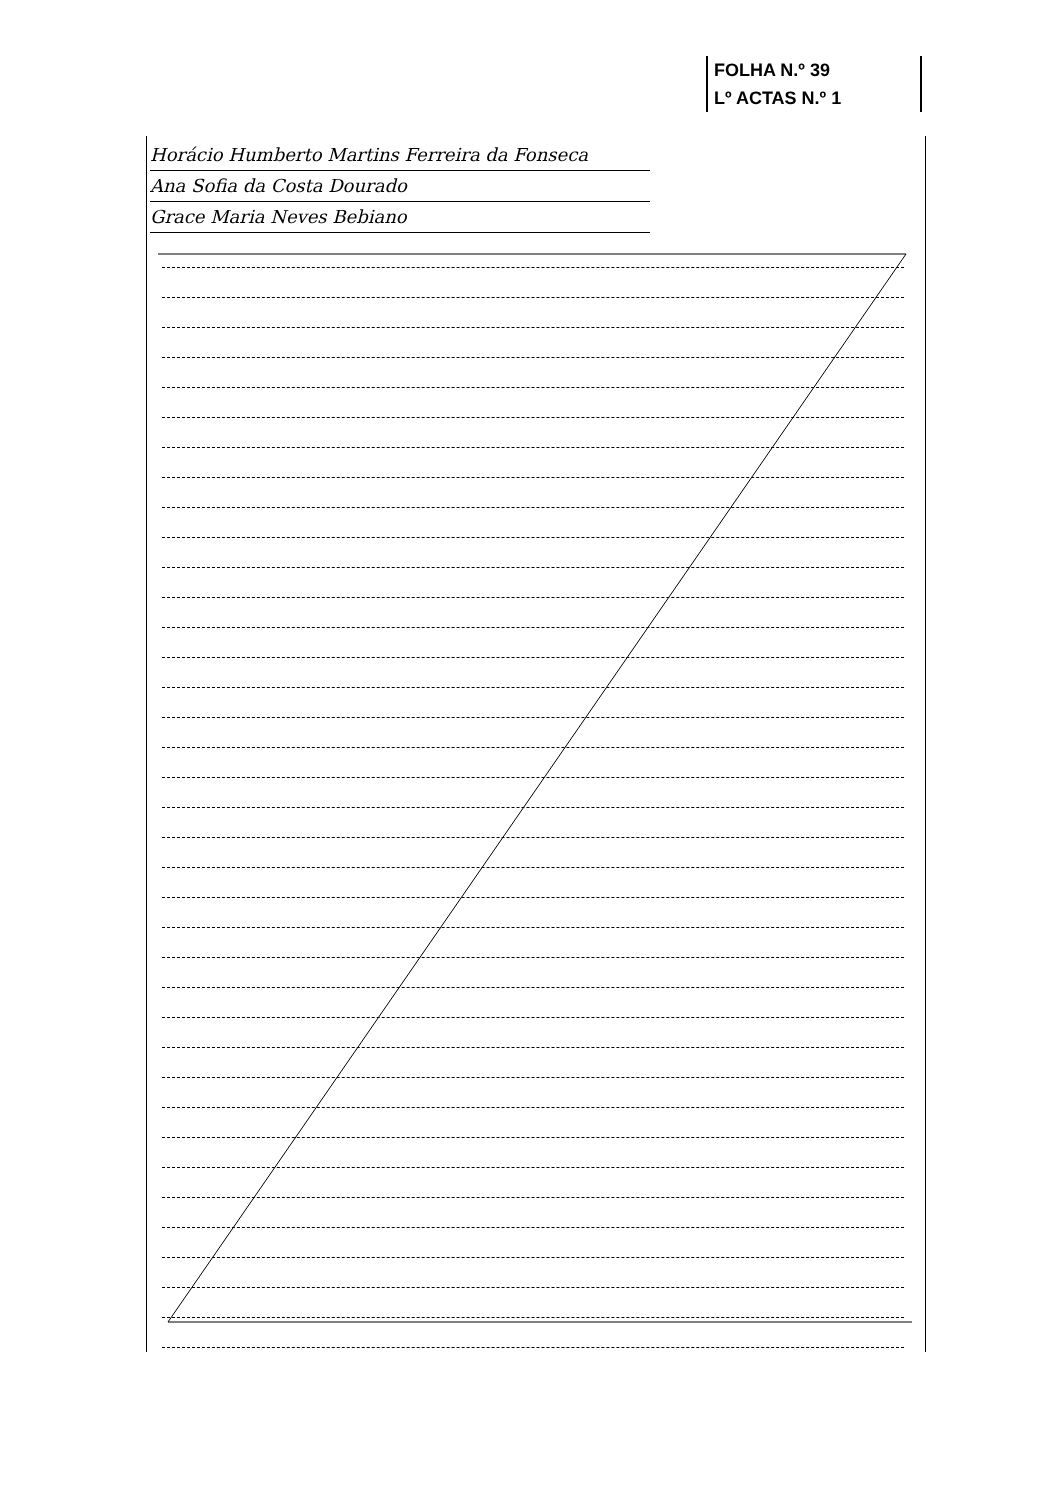FOLHA N.º 39
Lº ACTAS N.º 1
Horácio Humberto Martins Ferreira da Fonseca
Ana Sofia da Costa Dourado
Grace Maria Neves Bebiano